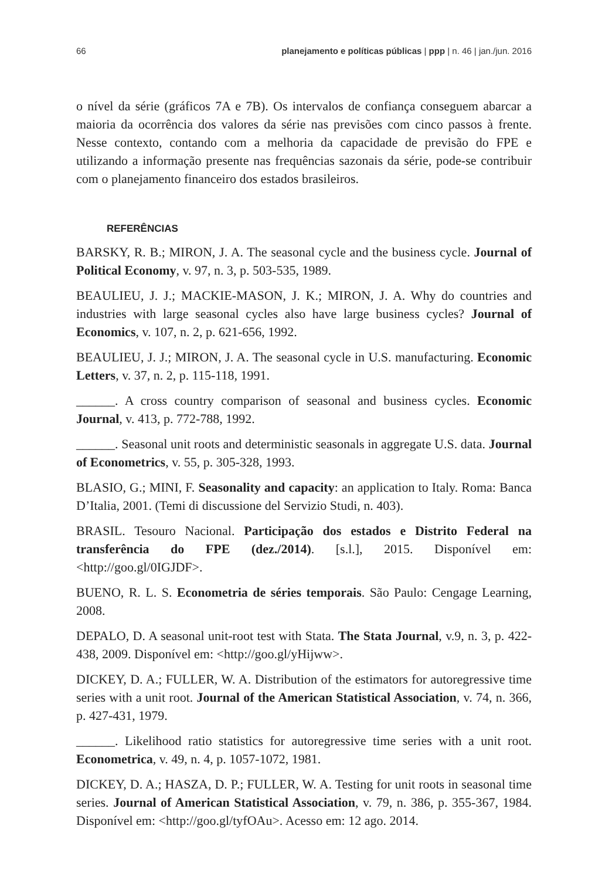66 planejamento e políticas públicas | ppp | n. 46 | jan./jun. 2016
o nível da série (gráficos 7A e 7B). Os intervalos de confiança conseguem abarcar a maioria da ocorrência dos valores da série nas previsões com cinco passos à frente. Nesse contexto, contando com a melhoria da capacidade de previsão do FPE e utilizando a informação presente nas frequências sazonais da série, pode-se contribuir com o planejamento financeiro dos estados brasileiros.
REFERÊNCIAS
BARSKY, R. B.; MIRON, J. A. The seasonal cycle and the business cycle. Journal of Political Economy, v. 97, n. 3, p. 503-535, 1989.
BEAULIEU, J. J.; MACKIE-MASON, J. K.; MIRON, J. A. Why do countries and industries with large seasonal cycles also have large business cycles? Journal of Economics, v. 107, n. 2, p. 621-656, 1992.
BEAULIEU, J. J.; MIRON, J. A. The seasonal cycle in U.S. manufacturing. Economic Letters, v. 37, n. 2, p. 115-118, 1991.
______. A cross country comparison of seasonal and business cycles. Economic Journal, v. 413, p. 772-788, 1992.
______. Seasonal unit roots and deterministic seasonals in aggregate U.S. data. Journal of Econometrics, v. 55, p. 305-328, 1993.
BLASIO, G.; MINI, F. Seasonality and capacity: an application to Italy. Roma: Banca D’Italia, 2001. (Temi di discussione del Servizio Studi, n. 403).
BRASIL. Tesouro Nacional. Participação dos estados e Distrito Federal na transferência do FPE (dez./2014). [s.l.], 2015. Disponível em: <http://goo.gl/0IGJDF>.
BUENO, R. L. S. Econometria de séries temporais. São Paulo: Cengage Learning, 2008.
DEPALO, D. A seasonal unit-root test with Stata. The Stata Journal, v.9, n. 3, p. 422-438, 2009. Disponível em: <http://goo.gl/yHijww>.
DICKEY, D. A.; FULLER, W. A. Distribution of the estimators for autoregressive time series with a unit root. Journal of the American Statistical Association, v. 74, n. 366, p. 427-431, 1979.
______. Likelihood ratio statistics for autoregressive time series with a unit root. Econometrica, v. 49, n. 4, p. 1057-1072, 1981.
DICKEY, D. A.; HASZA, D. P.; FULLER, W. A. Testing for unit roots in seasonal time series. Journal of American Statistical Association, v. 79, n. 386, p. 355-367, 1984. Disponível em: <http://goo.gl/tyfOAu>. Acesso em: 12 ago. 2014.